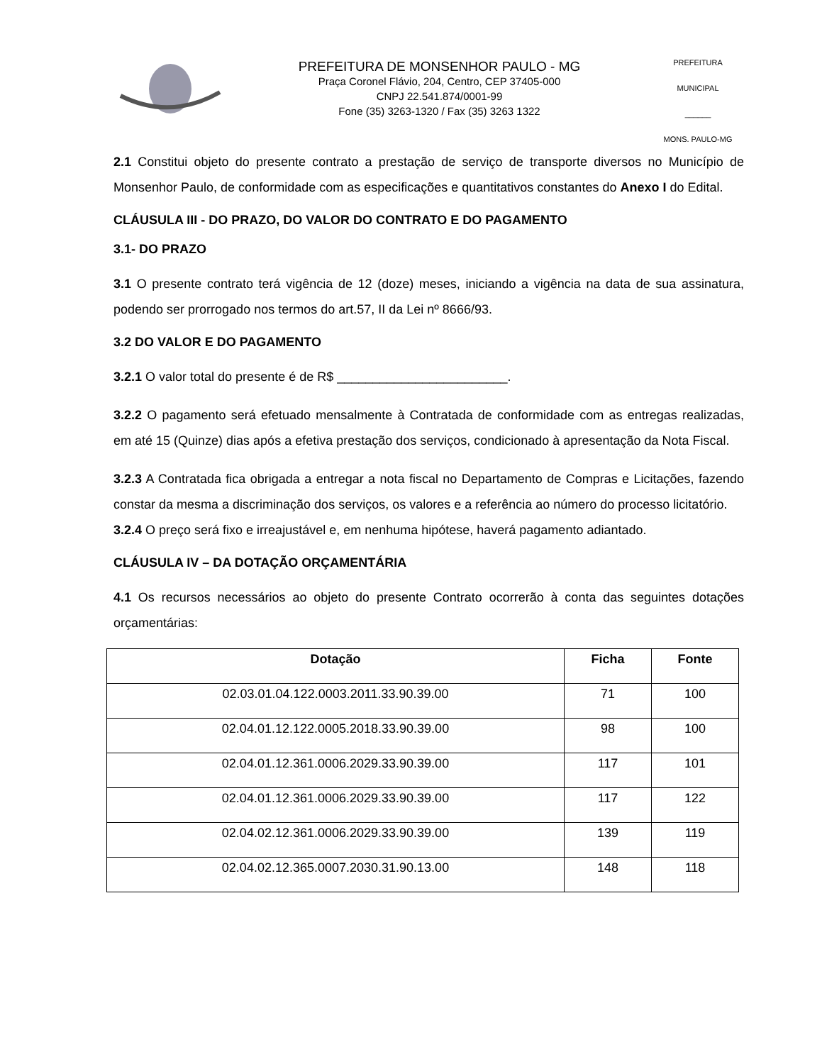PREFEITURA DE MONSENHOR PAULO - MG
Praça Coronel Flávio, 204, Centro, CEP 37405-000
CNPJ 22.541.874/0001-99
Fone (35) 3263-1320 / Fax (35) 3263 1322
PREFEITURA MUNICIPAL
______
MONS. PAULO-MG
2.1 Constitui objeto do presente contrato a prestação de serviço de transporte diversos no Município de Monsenhor Paulo, de conformidade com as especificações e quantitativos constantes do Anexo I do Edital.
CLÁUSULA III - DO PRAZO, DO VALOR DO CONTRATO E DO PAGAMENTO
3.1- DO PRAZO
3.1 O presente contrato terá vigência de 12 (doze) meses, iniciando a vigência na data de sua assinatura, podendo ser prorrogado nos termos do art.57, II da Lei nº 8666/93.
3.2 DO VALOR E DO PAGAMENTO
3.2.1 O valor total do presente é de R$ ________________________.
3.2.2 O pagamento será efetuado mensalmente à Contratada de conformidade com as entregas realizadas, em até 15 (Quinze) dias após a efetiva prestação dos serviços, condicionado à apresentação da Nota Fiscal.
3.2.3 A Contratada fica obrigada a entregar a nota fiscal no Departamento de Compras e Licitações, fazendo constar da mesma a discriminação dos serviços, os valores e a referência ao número do processo licitatório.
3.2.4 O preço será fixo e irreajustável e, em nenhuma hipótese, haverá pagamento adiantado.
CLÁUSULA IV – DA DOTAÇÃO ORÇAMENTÁRIA
4.1 Os recursos necessários ao objeto do presente Contrato ocorrerão à conta das seguintes dotações orçamentárias:
| Dotação | Ficha | Fonte |
| --- | --- | --- |
| 02.03.01.04.122.0003.2011.33.90.39.00 | 71 | 100 |
| 02.04.01.12.122.0005.2018.33.90.39.00 | 98 | 100 |
| 02.04.01.12.361.0006.2029.33.90.39.00 | 117 | 101 |
| 02.04.01.12.361.0006.2029.33.90.39.00 | 117 | 122 |
| 02.04.02.12.361.0006.2029.33.90.39.00 | 139 | 119 |
| 02.04.02.12.365.0007.2030.31.90.13.00 | 148 | 118 |